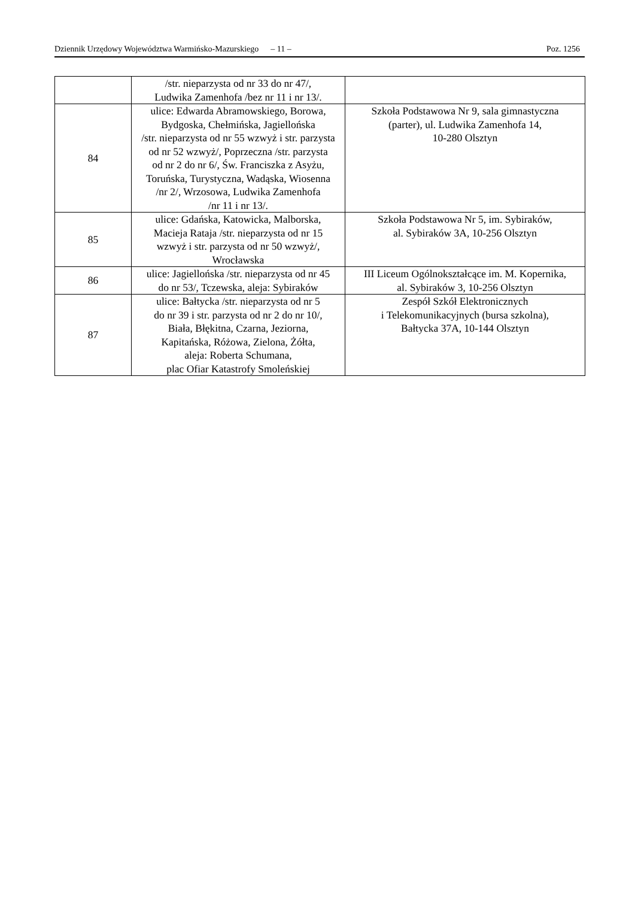Dziennik Urzędowy Województwa Warmińsko-Mazurskiego – 11 – Poz. 1256
| | /str. nieparzysta od nr 33 do nr 47/, Ludwika Zamenhofa /bez nr 11 i nr 13/. | |
| 84 | ulice: Edwarda Abramowskiego, Borowa, Bydgoska, Chełmińska, Jagiellońska /str. nieparzysta od nr 55 wzwyż i str. parzysta od nr 52 wzwyż/, Poprzeczna /str. parzysta od nr 2 do nr 6/, Św. Franciszka z Asyżu, Toruńska, Turystyczna, Wadąska, Wiosenna /nr 2/, Wrzosowa, Ludwika Zamenhofa /nr 11 i nr 13/. | Szkoła Podstawowa Nr 9, sala gimnastyczna (parter), ul. Ludwika Zamenhofa 14, 10-280 Olsztyn |
| 85 | ulice: Gdańska, Katowicka, Malborska, Macieja Rataja /str. nieparzysta od nr 15 wzwyż i str. parzysta od nr 50 wzwyż/, Wrocławska | Szkoła Podstawowa Nr 5, im. Sybiraków, al. Sybiraków 3A, 10-256 Olsztyn |
| 86 | ulice: Jagiellońska /str. nieparzysta od nr 45 do nr 53/, Tczewska, aleja: Sybiraków | III Liceum Ogólnokształcące im. M. Kopernika, al. Sybiraków 3, 10-256 Olsztyn |
| 87 | ulice: Bałtycka /str. nieparzysta od nr 5 do nr 39 i str. parzysta od nr 2 do nr 10/, Biała, Błękitna, Czarna, Jeziorna, Kapitańska, Różowa, Zielona, Żółta, aleja: Roberta Schumana, plac Ofiar Katastrofy Smoleńskiej | Zespół Szkół Elektronicznych i Telekomunikacyjnych (bursa szkolna), Bałtycka 37A, 10-144 Olsztyn |